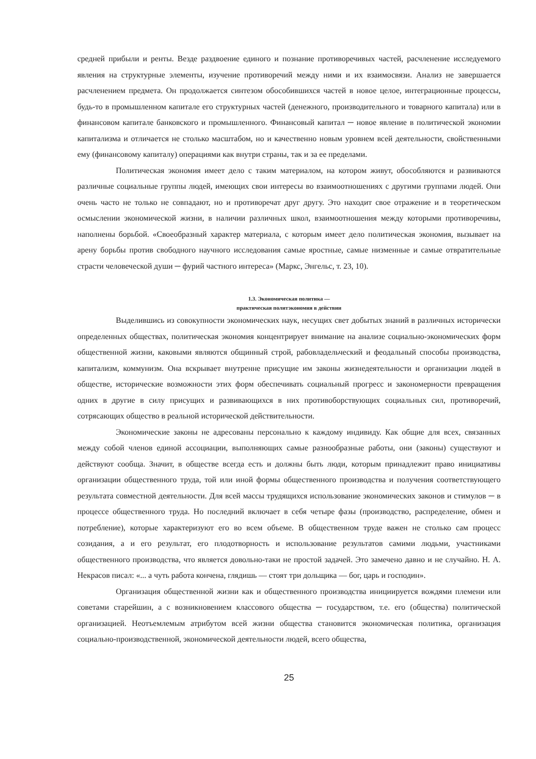средней прибыли и ренты. Везде раздвоение единого и познание противоречивых частей, расчленение исследуемого явления на структурные элементы, изучение противоречий между ними и их взаимосвязи. Анализ не завершается расчленением предмета. Он продолжается синтезом обособившихся частей в новое целое, интеграционные процессы, будь-то в промышленном капитале его структурных частей (денежного, производительного и товарного капитала) или в финансовом капитале банковского и промышленного. Финансовый капитал ─ новое явление в политической экономии капитализма и отличается не столько масштабом, но и качественно новым уровнем всей деятельности, свойственными ему (финансовому капиталу) операциями как внутри страны, так и за ее пределами.
Политическая экономия имеет дело с таким материалом, на котором живут, обособляются и развиваются различные социальные группы людей, имеющих свои интересы во взаимоотношениях с другими группами людей. Они очень часто не только не совпадают, но и противоречат друг другу. Это находит свое отражение и в теоретическом осмыслении экономической жизни, в наличии различных школ, взаимоотношения между которыми противоречивы, наполнены борьбой. «Своеобразный характер материала, с которым имеет дело политическая экономия, вызывает на арену борьбы против свободного научного исследования самые яростные, самые низменные и самые отвратительные страсти человеческой души ─ фурий частного интереса» (Маркс, Энгельс, т. 23, 10).
1.3. Экономическая политика —
практическая политэкономия в действии
Выделившись из совокупности экономических наук, несущих свет добытых знаний в различных исторически определенных обществах, политическая экономия концентрирует внимание на анализе социально-экономических форм общественной жизни, каковыми являются общинный строй, рабовладельческий и феодальный способы производства, капитализм, коммунизм. Она вскрывает внутренне присущие им законы жизнедеятельности и организации людей в обществе, исторические возможности этих форм обеспечивать социальный прогресс и закономерности превращения одних в другие в силу присущих и развивающихся в них противоборствующих социальных сил, противоречий, сотрясающих общество в реальной исторической действительности.
Экономические законы не адресованы персонально к каждому индивиду. Как общие для всех, связанных между собой членов единой ассоциации, выполняющих самые разнообразные работы, они (законы) существуют и действуют сообща. Значит, в обществе всегда есть и должны быть люди, которым принадлежит право инициативы организации общественного труда, той или иной формы общественного производства и получения соответствующего результата совместной деятельности. Для всей массы трудящихся использование экономических законов и стимулов ─ в процессе общественного труда. Но последний включает в себя четыре фазы (производство, распределение, обмен и потребление), которые характеризуют его во всем объеме. В общественном труде важен не столько сам процесс созидания, а и его результат, его плодотворность и использование результатов самими людьми, участниками общественного производства, что является довольно-таки не простой задачей. Это замечено давно и не случайно. Н. А. Некрасов писал: «... а чуть работа кончена, глядишь — стоят три дольщика — бог, царь и господин».
Организация общественной жизни как и общественного производства инициируется вождями племени или советами старейшин, а с возникновением классового общества ─ государством, т.е. его (общества) политической организацией. Неотъемлемым атрибутом всей жизни общества становится экономическая политика, организация социально-производственной, экономической деятельности людей, всего общества,
25